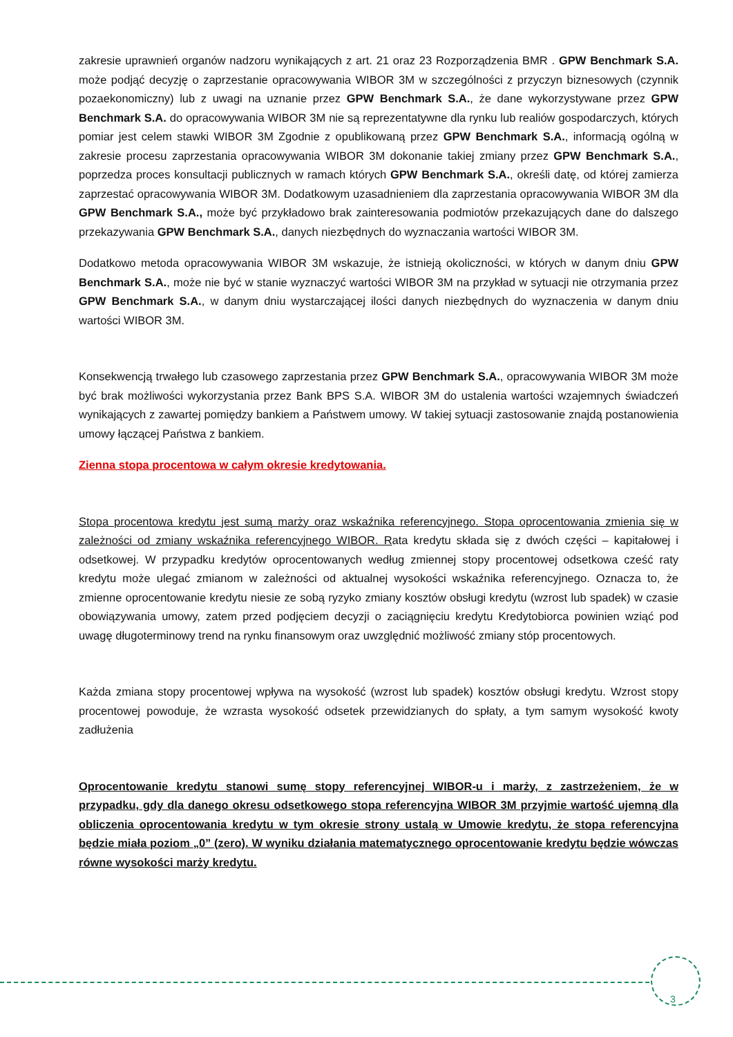zakresie uprawnień organów nadzoru wynikających z art. 21 oraz 23 Rozporządzenia BMR . GPW Benchmark S.A. może podjąć decyzję o zaprzestanie opracowywania WIBOR 3M w szczególności z przyczyn biznesowych (czynnik pozaekonomiczny) lub z uwagi na uznanie przez GPW Benchmark S.A., że dane wykorzystywane przez GPW Benchmark S.A. do opracowywania WIBOR 3M nie są reprezentatywne dla rynku lub realiów gospodarczych, których pomiar jest celem stawki WIBOR 3M Zgodnie z opublikowaną przez GPW Benchmark S.A., informacją ogólną w zakresie procesu zaprzestania opracowywania WIBOR 3M dokonanie takiej zmiany przez GPW Benchmark S.A., poprzedza proces konsultacji publicznych w ramach których GPW Benchmark S.A., określi datę, od której zamierza zaprzestać opracowywania WIBOR 3M. Dodatkowym uzasadnieniem dla zaprzestania opracowywania WIBOR 3M dla GPW Benchmark S.A., może być przykładowo brak zainteresowania podmiotów przekazujących dane do dalszego przekazywania GPW Benchmark S.A., danych niezbędnych do wyznaczania wartości WIBOR 3M.
Dodatkowo metoda opracowywania WIBOR 3M wskazuje, że istnieją okoliczności, w których w danym dniu GPW Benchmark S.A., może nie być w stanie wyznaczyć wartości WIBOR 3M na przykład w sytuacji nie otrzymania przez GPW Benchmark S.A., w danym dniu wystarczającej ilości danych niezbędnych do wyznaczenia w danym dniu wartości WIBOR 3M.
Konsekwencją trwałego lub czasowego zaprzestania przez GPW Benchmark S.A., opracowywania WIBOR 3M może być brak możliwości wykorzystania przez Bank BPS S.A. WIBOR 3M do ustalenia wartości wzajemnych świadczeń wynikających z zawartej pomiędzy bankiem a Państwem umowy. W takiej sytuacji zastosowanie znajdą postanowienia umowy łączącej Państwa z bankiem.
Zienna stopa procentowa w całym okresie kredytowania.
Stopa procentowa kredytu jest sumą marży oraz wskaźnika referencyjnego. Stopa oprocentowania zmienia się w zależności od zmiany wskaźnika referencyjnego WIBOR. Rata kredytu składa się z dwóch części – kapitałowej i odsetkowej. W przypadku kredytów oprocentowanych według zmiennej stopy procentowej odsetkowa cześć raty kredytu może ulegać zmianom w zależności od aktualnej wysokości wskaźnika referencyjnego. Oznacza to, że zmienne oprocentowanie kredytu niesie ze sobą ryzyko zmiany kosztów obsługi kredytu (wzrost lub spadek) w czasie obowiązywania umowy, zatem przed podjęciem decyzji o zaciągnięciu kredytu Kredytobiorca powinien wziąć pod uwagę długoterminowy trend na rynku finansowym oraz uwzględnić możliwość zmiany stóp procentowych.
Każda zmiana stopy procentowej wpływa na wysokość (wzrost lub spadek) kosztów obsługi kredytu. Wzrost stopy procentowej powoduje, że wzrasta wysokość odsetek przewidzianych do spłaty, a tym samym wysokość kwoty zadłużenia
Oprocentowanie kredytu stanowi sumę stopy referencyjnej WIBOR-u i marży, z zastrzeżeniem, że w przypadku, gdy dla danego okresu odsetkowego stopa referencyjna WIBOR 3M przyjmie wartość ujemną dla obliczenia oprocentowania kredytu w tym okresie strony ustalą w Umowie kredytu, że stopa referencyjna będzie miała poziom „0” (zero). W wyniku działania matematycznego oprocentowanie kredytu będzie wówczas równe wysokości marży kredytu.
3